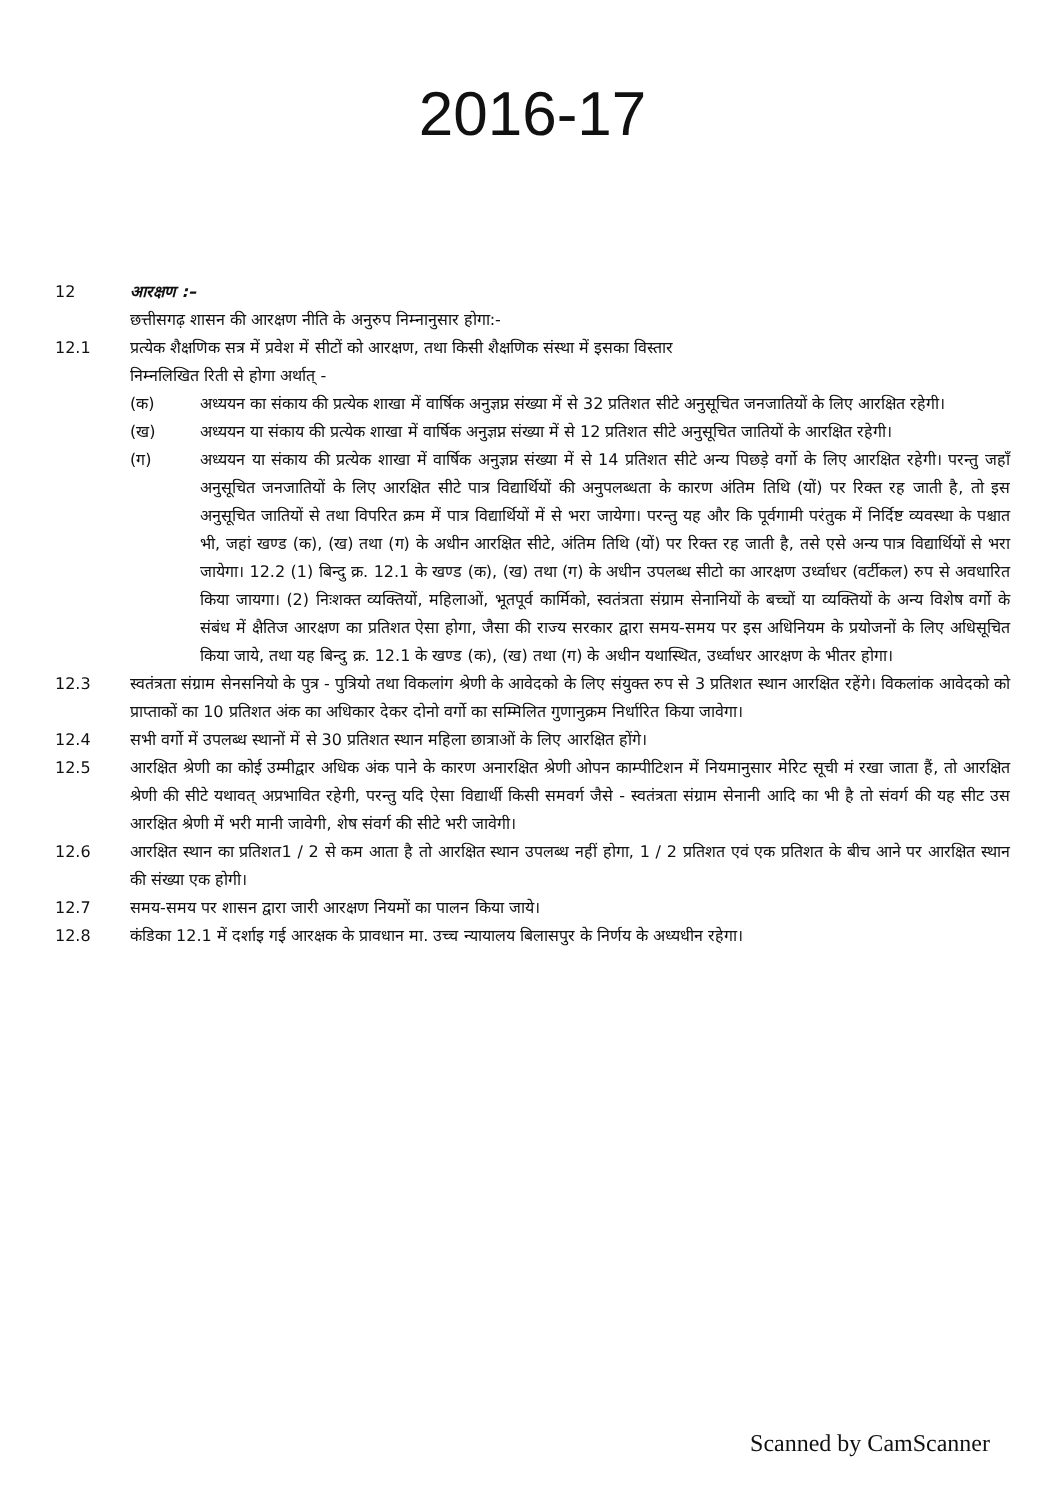2016-17
12 आरक्षण :–
छत्तीसगढ़ शासन की आरक्षण नीति के अनुरुप निम्नानुसार होगा:-
12.1 प्रत्येक शैक्षणिक सत्र में प्रवेश में सीटों को आरक्षण, तथा किसी शैक्षणिक संस्था में इसका विस्तार
निम्नलिखित रिती से होगा अर्थात् -
(क) अध्ययन का संकाय की प्रत्येक शाखा में वार्षिक अनुज्ञप्न संख्या में से 32 प्रतिशत सीटे अनुसूचित जनजातियों के लिए आरक्षित रहेगी।
(ख) अध्ययन या संकाय की प्रत्येक शाखा में वार्षिक अनुज्ञप्न संख्या में से 12 प्रतिशत सीटे अनुसूचित जातियों के आरक्षित रहेगी।
(ग) अध्ययन या संकाय की प्रत्येक शाखा में वार्षिक अनुज्ञप्न संख्या में से 14 प्रतिशत सीटे अन्य पिछड़े वर्गो के लिए आरक्षित रहेगी। परन्तु जहाँ अनुसूचित जनजातियों के लिए आरक्षित सीटे पात्र विद्यार्थियों की अनुपलब्धता के कारण अंतिम तिथि (यों) पर रिक्त रह जाती है, तो इस अनुसूचित जातियों से तथा विपरित क्रम में पात्र विद्यार्थियों में से भरा जायेगा। परन्तु यह और कि पूर्वगामी परंतुक में निर्दिष्ट व्यवस्था के पश्चात भी, जहां खण्ड (क), (ख) तथा (ग) के अधीन आरक्षित सीटे, अंतिम तिथि (यों) पर रिक्त रह जाती है, तसे एसे अन्य पात्र विद्यार्थियों से भरा जायेगा। 12.2 (1) बिन्दु क्र. 12.1 के खण्ड (क), (ख) तथा (ग) के अधीन उपलब्ध सीटो का आरक्षण उर्ध्वाधर (वर्टीकल) रुप से अवधारित किया जायगा। (2) निःशक्त व्यक्तियों, महिलाओं, भूतपूर्व कार्मिको, स्वतंत्रता संग्राम सेनानियों के बच्चों या व्यक्तियों के अन्य विशेष वर्गो के संबंध में क्षैतिज आरक्षण का प्रतिशत ऐसा होगा, जैसा की राज्य सरकार द्वारा समय-समय पर इस अधिनियम के प्रयोजनों के लिए अधिसूचित किया जाये, तथा यह बिन्दु क्र. 12.1 के खण्ड (क), (ख) तथा (ग) के अधीन यथास्थित, उर्ध्वाधर आरक्षण के भीतर होगा।
12.3 स्वतंत्रता संग्राम सेनसनियो के पुत्र - पुत्रियो तथा विकलांग श्रेणी के आवेदको के लिए संयुक्त रुप से 3 प्रतिशत स्थान आरक्षित रहेंगे। विकलांक आवेदको को प्राप्ताकों का 10 प्रतिशत अंक का अधिकार देकर दोनो वर्गो का सम्मिलित गुणानुक्रम निर्धारित किया जावेगा।
12.4 सभी वर्गो में उपलब्ध स्थानों में से 30 प्रतिशत स्थान महिला छात्राओं के लिए आरक्षित होंगे।
12.5 आरक्षित श्रेणी का कोई उम्मीद्वार अधिक अंक पाने के कारण अनारक्षित श्रेणी ओपन काम्पीटिशन में नियमानुसार मेरिट सूची मं रखा जाता हैं, तो आरक्षित श्रेणी की सीटे यथावत् अप्रभावित रहेगी, परन्तु यदि ऐसा विद्यार्थी किसी समवर्ग जैसे - स्वतंत्रता संग्राम सेनानी आदि का भी है तो संवर्ग की यह सीट उस आरक्षित श्रेणी में भरी मानी जावेगी, शेष संवर्ग की सीटे भरी जावेगी।
12.6 आरक्षित स्थान का प्रतिशत1 / 2 से कम आता है तो आरक्षित स्थान उपलब्ध नहीं होगा, 1 / 2 प्रतिशत एवं एक प्रतिशत के बीच आने पर आरक्षित स्थान की संख्या एक होगी।
12.7 समय-समय पर शासन द्वारा जारी आरक्षण नियमों का पालन किया जाये।
12.8 कंडिका 12.1 में दर्शाइ गई आरक्षक के प्रावधान मा. उच्च न्यायालय बिलासपुर के निर्णय के अध्यधीन रहेगा।
Scanned by CamScanner